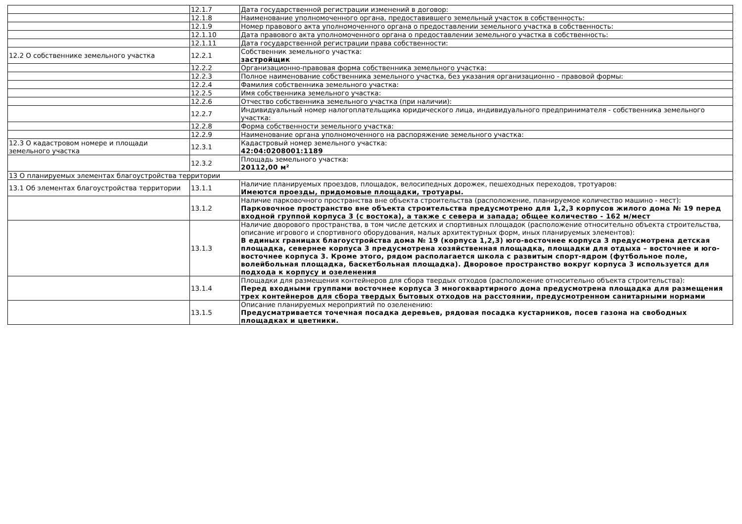| | 12.1.7 | Дата государственной регистрации изменений в договор: |
| | 12.1.8 | Наименование уполномоченного органа, предоставившего земельный участок в собственность: |
| | 12.1.9 | Номер правового акта уполномоченного органа о предоставлении земельного участка в собственность: |
| | 12.1.10 | Дата правового акта уполномоченного органа о предоставлении земельного участка в собственность: |
| | 12.1.11 | Дата государственной регистрации права собственности: |
| 12.2 О собственнике земельного участка | 12.2.1 | Собственник земельного участка: застройщик |
| | 12.2.2 | Организационно-правовая форма собственника земельного участка: |
| | 12.2.3 | Полное наименование собственника земельного участка, без указания организационно - правовой формы: |
| | 12.2.4 | Фамилия собственника земельного участка: |
| | 12.2.5 | Имя собственника земельного участка: |
| | 12.2.6 | Отчество собственника земельного участка (при наличии): |
| | 12.2.7 | Индивидуальный номер налогоплательщика юридического лица, индивидуального предпринимателя - собственника земельного участка: |
| | 12.2.8 | Форма собственности земельного участка: |
| | 12.2.9 | Наименование органа уполномоченного на распоряжение земельного участка: |
| 12.3 О кадастровом номере и площади земельного участка | 12.3.1 | Кадастровый номер земельного участка: 42:04:0208001:1189 |
| | 12.3.2 | Площадь земельного участка: 20112,00 м² |
| 13 О планируемых элементах благоустройства территории | | |
| 13.1 Об элементах благоустройства территории | 13.1.1 | Наличие планируемых проездов, площадок, велосипедных дорожек, пешеходных переходов, тротуаров: Имеются проезды, придомовые площадки, тротуары. |
| | 13.1.2 | Наличие парковочного пространства вне объекта строительства (расположение, планируемое количество машино - мест): Парковочное пространство вне объекта строительства предусмотрено для 1,2,3 корпусов жилого дома № 19 перед входной группой корпуса 3 (с востока), а также с севера и запада; общее количество - 162 м/мест |
| | 13.1.3 | Наличие дворового пространства, в том числе детских и спортивных площадок (расположение относительно объекта строительства, описание игрового и спортивного оборудования, малых архитектурных форм, иных планируемых элементов): В единых границах благоустройства дома № 19 (корпуса 1,2,3) юго-восточнее корпуса 3 предусмотрена детская площадка, севернее корпуса 3 предусмотрена хозяйственная площадка, площадки для отдыха – восточнее и юго-восточнее корпуса 3. Кроме этого, рядом располагается школа с развитым спорт-ядром (футбольное поле, волейбольная площадка, баскетбольная площадка). Дворовое пространство вокруг корпуса 3 используется для подхода к корпусу и озеленения |
| | 13.1.4 | Площадки для размещения контейнеров для сбора твердых отходов (расположение относительно объекта строительства): Перед входными группами восточнее корпуса 3 многоквартирного дома предусмотрена площадка для размещения трех контейнеров для сбора твердых бытовых отходов на расстоянии, предусмотренном санитарными нормами |
| | 13.1.5 | Описание планируемых мероприятий по озеленению: Предусматривается точечная посадка деревьев, рядовая посадка кустарников, посев газона на свободных площадках и цветники. |